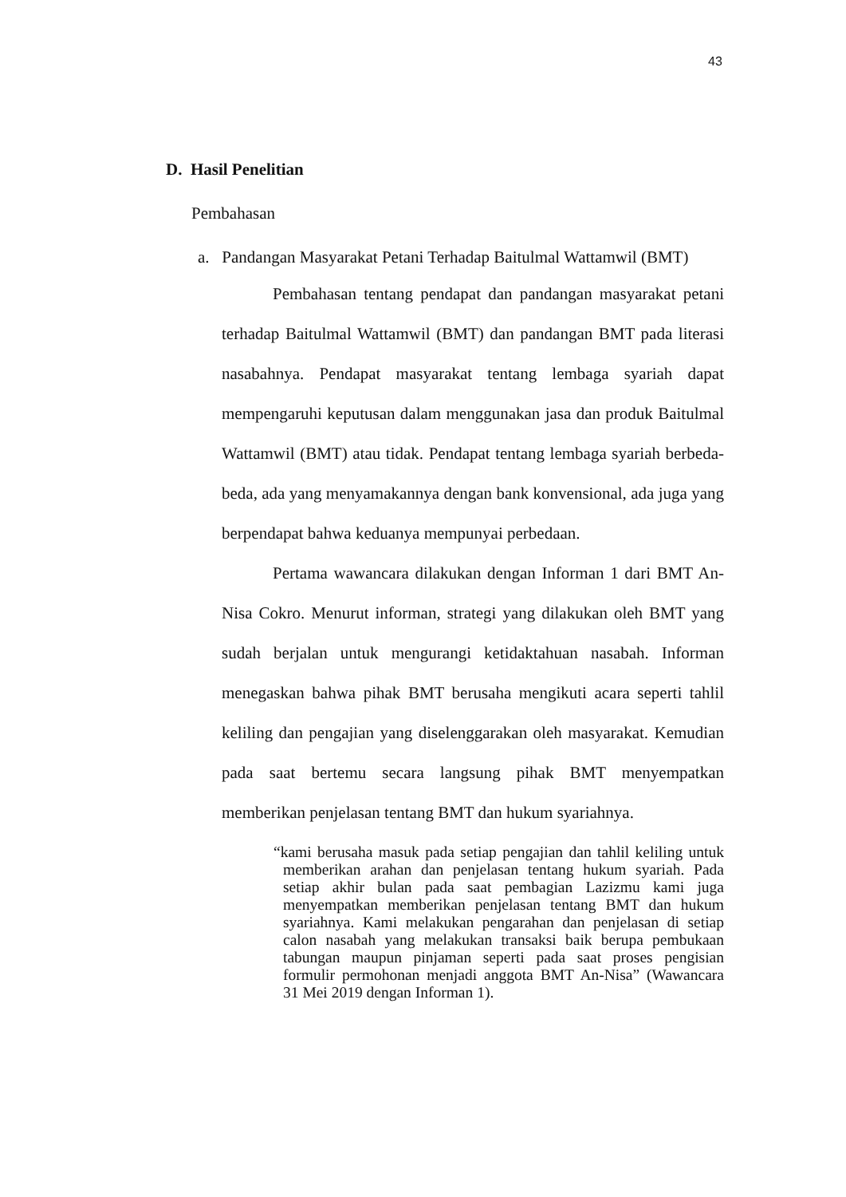43
D. Hasil Penelitian
Pembahasan
a. Pandangan Masyarakat Petani Terhadap Baitulmal Wattamwil (BMT)
Pembahasan tentang pendapat dan pandangan masyarakat petani terhadap Baitulmal Wattamwil (BMT) dan pandangan BMT pada literasi nasabahnya. Pendapat masyarakat tentang lembaga syariah dapat mempengaruhi keputusan dalam menggunakan jasa dan produk Baitulmal Wattamwil (BMT) atau tidak. Pendapat tentang lembaga syariah berbeda-beda, ada yang menyamakannya dengan bank konvensional, ada juga yang berpendapat bahwa keduanya mempunyai perbedaan.
Pertama wawancara dilakukan dengan Informan 1 dari BMT An-Nisa Cokro. Menurut informan, strategi yang dilakukan oleh BMT yang sudah berjalan untuk mengurangi ketidaktahuan nasabah. Informan menegaskan bahwa pihak BMT berusaha mengikuti acara seperti tahlil keliling dan pengajian yang diselenggarakan oleh masyarakat. Kemudian pada saat bertemu secara langsung pihak BMT menyempatkan memberikan penjelasan tentang BMT dan hukum syariahnya.
“kami berusaha masuk pada setiap pengajian dan tahlil keliling untuk memberikan arahan dan penjelasan tentang hukum syariah. Pada setiap akhir bulan pada saat pembagian Lazizmu kami juga menyempatkan memberikan penjelasan tentang BMT dan hukum syariahnya. Kami melakukan pengarahan dan penjelasan di setiap calon nasabah yang melakukan transaksi baik berupa pembukaan tabungan maupun pinjaman seperti pada saat proses pengisian formulir permohonan menjadi anggota BMT An-Nisa” (Wawancara 31 Mei 2019 dengan Informan 1).